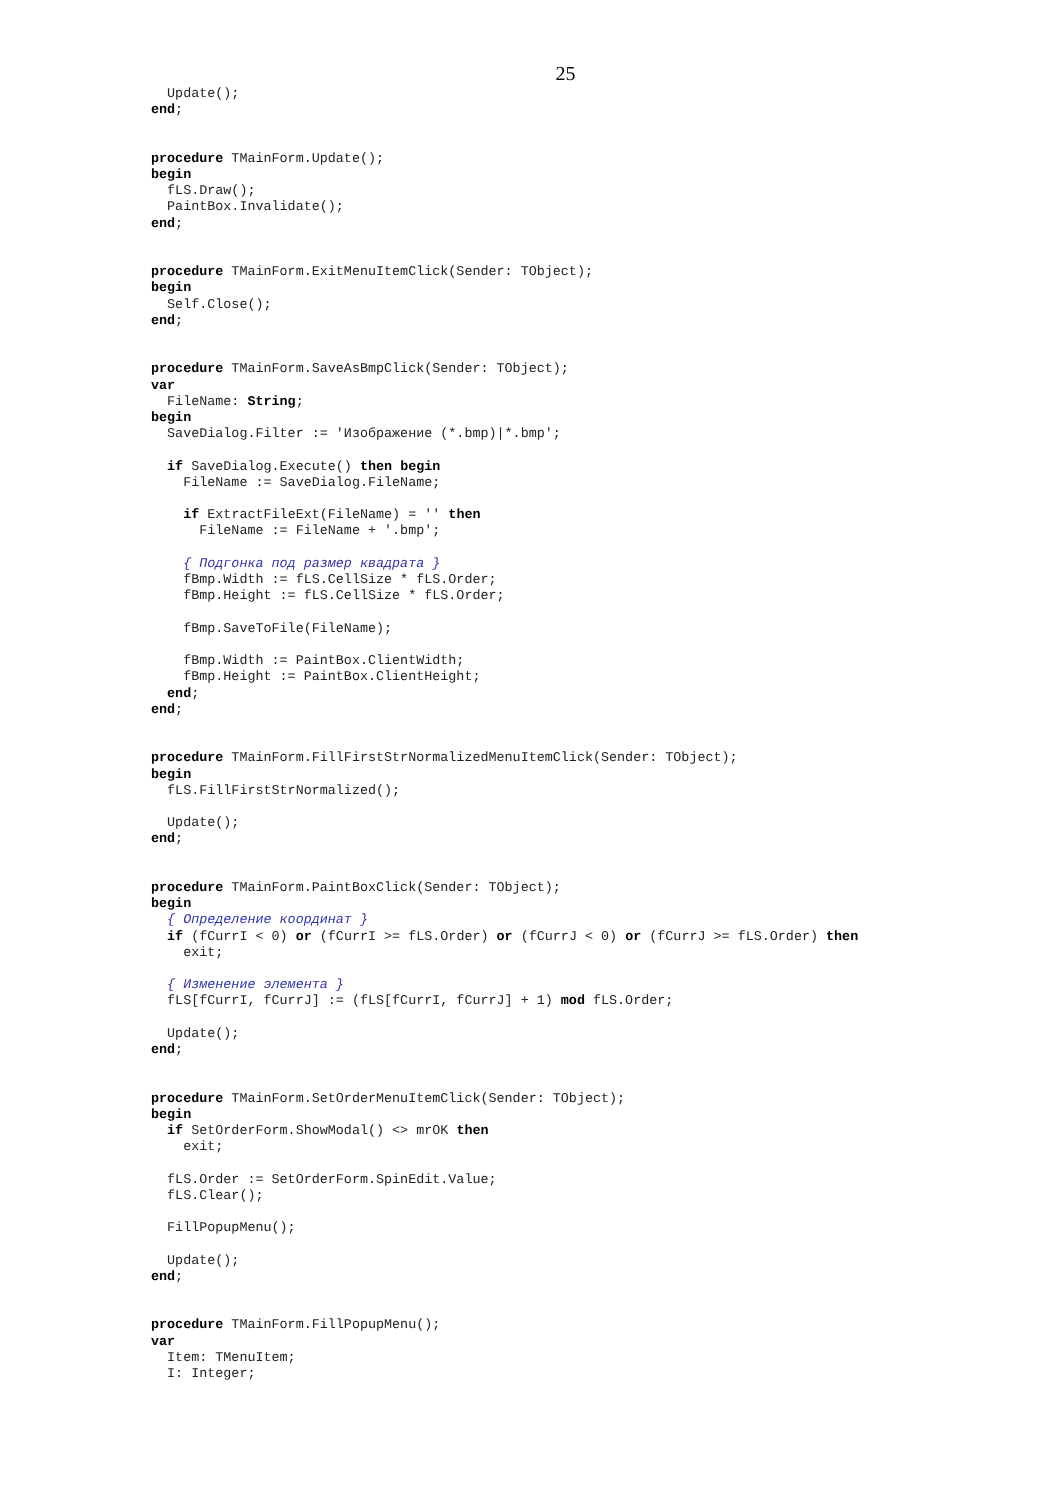25
  Update();
end;


procedure TMainForm.Update();
begin
  fLS.Draw();
  PaintBox.Invalidate();
end;


procedure TMainForm.ExitMenuItemClick(Sender: TObject);
begin
  Self.Close();
end;


procedure TMainForm.SaveAsBmpClick(Sender: TObject);
var
  FileName: String;
begin
  SaveDialog.Filter := 'Изображение (*.bmp)|*.bmp';

  if SaveDialog.Execute() then begin
    FileName := SaveDialog.FileName;

    if ExtractFileExt(FileName) = '' then
      FileName := FileName + '.bmp';

    { Подгонка под размер квадрата }
    fBmp.Width := fLS.CellSize * fLS.Order;
    fBmp.Height := fLS.CellSize * fLS.Order;

    fBmp.SaveToFile(FileName);

    fBmp.Width := PaintBox.ClientWidth;
    fBmp.Height := PaintBox.ClientHeight;
  end;
end;


procedure TMainForm.FillFirstStrNormalizedMenuItemClick(Sender: TObject);
begin
  fLS.FillFirstStrNormalized();

  Update();
end;


procedure TMainForm.PaintBoxClick(Sender: TObject);
begin
  { Определение координат }
  if (fCurrI < 0) or (fCurrI >= fLS.Order) or (fCurrJ < 0) or (fCurrJ >= fLS.Order) then
    exit;

  { Изменение элемента }
  fLS[fCurrI, fCurrJ] := (fLS[fCurrI, fCurrJ] + 1) mod fLS.Order;

  Update();
end;


procedure TMainForm.SetOrderMenuItemClick(Sender: TObject);
begin
  if SetOrderForm.ShowModal() <> mrOK then
    exit;

  fLS.Order := SetOrderForm.SpinEdit.Value;
  fLS.Clear();

  FillPopupMenu();

  Update();
end;


procedure TMainForm.FillPopupMenu();
var
  Item: TMenuItem;
  I: Integer;